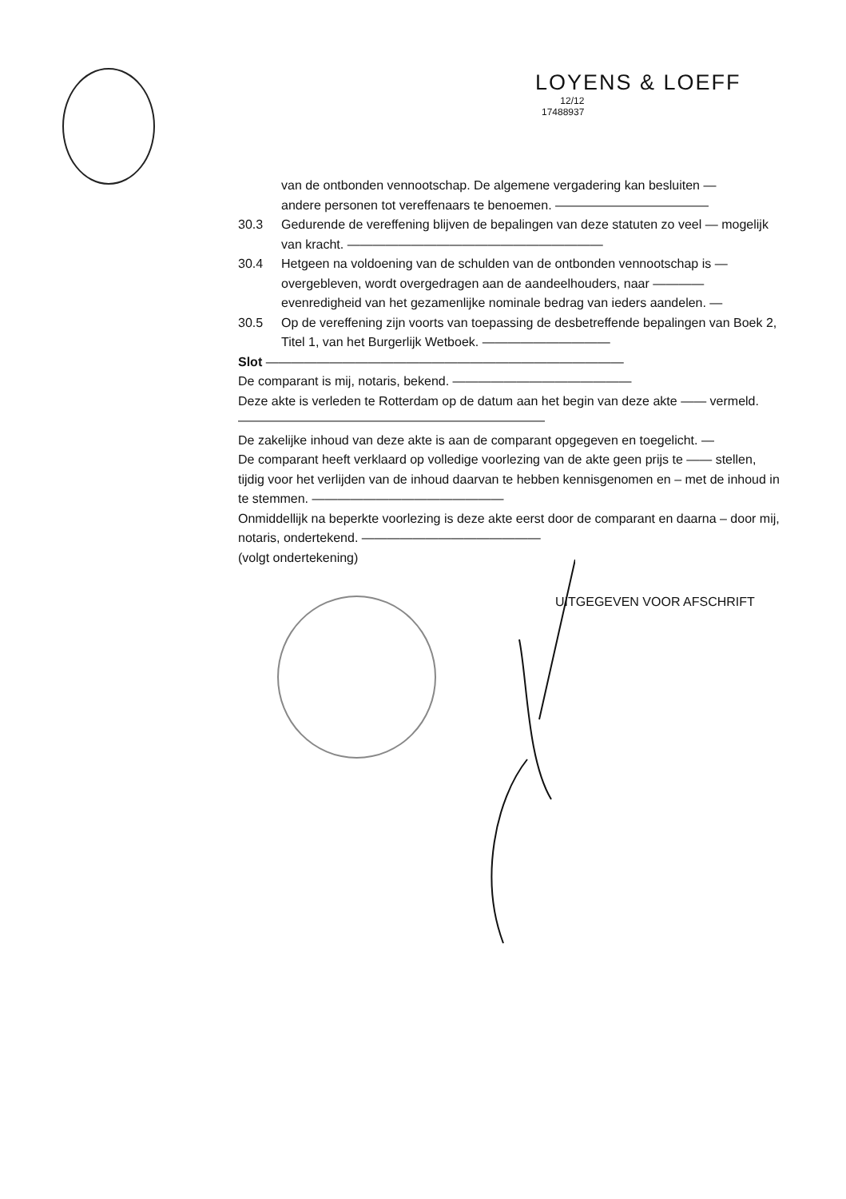LOYENS & LOEFF 12/12
17488937
van de ontbonden vennootschap. De algemene vergadering kan besluiten —
andere personen tot vereffenaars te benoemen. ————————————
30.3 Gedurende de vereffening blijven de bepalingen van deze statuten zo veel — mogelijk van kracht. ————————————————————
30.4 Hetgeen na voldoening van de schulden van de ontbonden vennootschap is — overgebleven, wordt overgedragen aan de aandeelhouders, naar ———— evenredigheid van het gezamenlijke nominale bedrag van ieders aandelen. —
30.5 Op de vereffening zijn voorts van toepassing de desbetreffende bepalingen van Boek 2, Titel 1, van het Burgerlijk Wetboek. ——————————
Slot ————————————————————————————
De comparant is mij, notaris, bekend. ——————————————
Deze akte is verleden te Rotterdam op de datum aan het begin van deze akte —— vermeld. ————————————————————————
De zakelijke inhoud van deze akte is aan de comparant opgegeven en toegelicht. —
De comparant heeft verklaard op volledige voorlezing van de akte geen prijs te —— stellen, tijdig voor het verlijden van de inhoud daarvan te hebben kennisgenomen en – met de inhoud in te stemmen. ———————————————
Onmiddellijk na beperkte voorlezing is deze akte eerst door de comparant en daarna – door mij, notaris, ondertekend. ——————————————
(volgt ondertekening)
UITGEGEVEN VOOR AFSCHRIFT